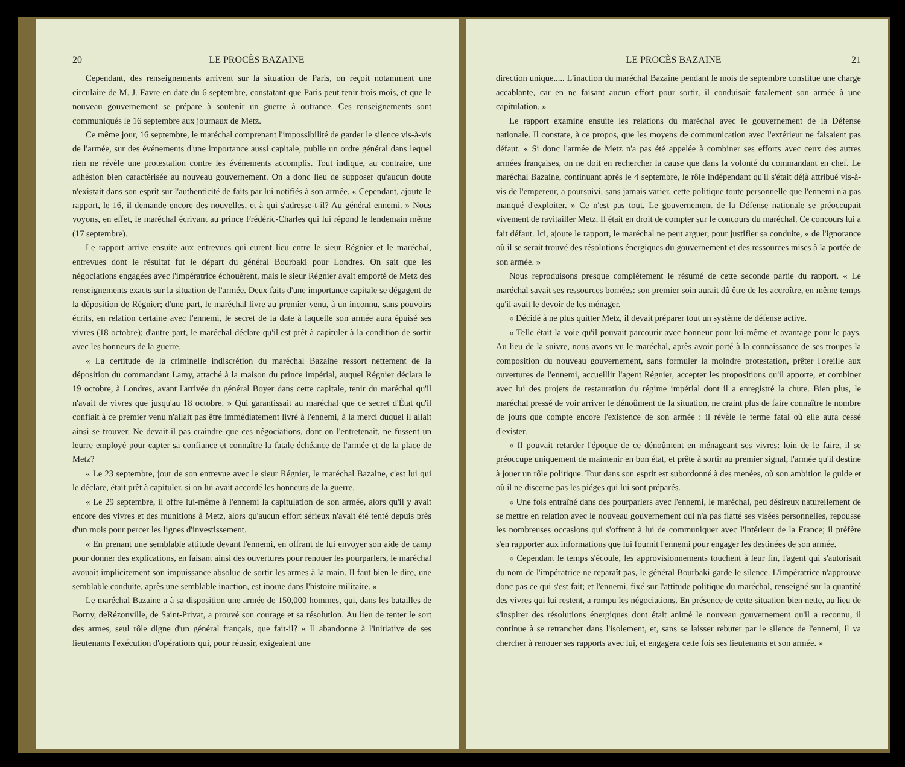20 LE PROCÈS BAZAINE
Cependant, des renseignements arrivent sur la situation de Paris, on reçoit notamment une circulaire de M. J. Favre en date du 6 septembre, constatant que Paris peut tenir trois mois, et que le nouveau gouvernement se prépare à soutenir un guerre à outrance. Ces renseignements sont communiqués le 16 septembre aux journaux de Metz.
Ce même jour, 16 septembre, le maréchal comprenant l'impossibilité de garder le silence vis-à-vis de l'armée, sur des événements d'une importance aussi capitale, publie un ordre général dans lequel rien ne révèle une protestation contre les événements accomplis. Tout indique, au contraire, une adhésion bien caractérisée au nouveau gouvernement. On a donc lieu de supposer qu'aucun doute n'existait dans son esprit sur l'authenticité de faits par lui notifiés à son armée. « Cependant, ajoute le rapport, le 16, il demande encore des nouvelles, et à qui s'adresse-t-il? Au général ennemi. » Nous voyons, en effet, le maréchal écrivant au prince Frédéric-Charles qui lui répond le lendemain même (17 septembre).
Le rapport arrive ensuite aux entrevues qui eurent lieu entre le sieur Régnier et le maréchal, entrevues dont le résultat fut le départ du général Bourbaki pour Londres. On sait que les négociations engagées avec l'impératrice échouèrent, mais le sieur Régnier avait emporté de Metz des renseignements exacts sur la situation de l'armée. Deux faits d'une importance capitale se dégagent de la déposition de Régnier; d'une part, le maréchal livre au premier venu, à un inconnu, sans pouvoirs écrits, en relation certaine avec l'ennemi, le secret de la date à laquelle son armée aura épuisé ses vivres (18 octobre); d'autre part, le maréchal déclare qu'il est prêt à capituler à la condition de sortir avec les honneurs de la guerre.
« La certitude de la criminelle indiscrétion du maréchal Bazaine ressort nettement de la déposition du commandant Lamy, attaché à la maison du prince impérial, auquel Régnier déclara le 19 octobre, à Londres, avant l'arrivée du général Boyer dans cette capitale, tenir du maréchal qu'il n'avait de vivres que jusqu'au 18 octobre. » Qui garantissait au maréchal que ce secret d'État qu'il confiait à ce premier venu n'allait pas être immédiatement livré à l'ennemi, à la merci duquel il allait ainsi se trouver. Ne devait-il pas craindre que ces négociations, dont on l'entretenait, ne fussent un leurre employé pour capter sa confiance et connaître la fatale échéance de l'armée et de la place de Metz?
« Le 23 septembre, jour de son entrevue avec le sieur Régnier, le maréchal Bazaine, c'est lui qui le déclare, était prêt à capituler, si on lui avait accordé les honneurs de la guerre.
« Le 29 septembre, il offre lui-même à l'ennemi la capitulation de son armée, alors qu'il y avait encore des vivres et des munitions à Metz, alors qu'aucun effort sérieux n'avait été tenté depuis près d'un mois pour percer les lignes d'investissement.
« En prenant une semblable attitude devant l'ennemi, en offrant de lui envoyer son aide de camp pour donner des explications, en faisant ainsi des ouvertures pour renouer les pourparlers, le maréchal avouait implicitement son impuissance absolue de sortir les armes à la main. Il faut bien le dire, une semblable conduite, après une semblable inaction, est inouïe dans l'histoire militaire. »
Le maréchal Bazaine a à sa disposition une armée de 150,000 hommes, qui, dans les batailles de Borny, deRézonville, de Saint-Privat, a prouvé son courage et sa résolution. Au lieu de tenter le sort des armes, seul rôle digne d'un général français, que fait-il? « Il abandonne à l'initiative de ses lieutenants l'exécution d'opérations qui, pour réussir, exigeaient une
LE PROCÈS BAZAINE 21
direction unique..... L'inaction du maréchal Bazaine pendant le mois de septembre constitue une charge accablante, car en ne faisant aucun effort pour sortir, il conduisait fatalement son armée à une capitulation. »
Le rapport examine ensuite les relations du maréchal avec le gouvernement de la Défense nationale. Il constate, à ce propos, que les moyens de communication avec l'extérieur ne faisaient pas défaut. « Si donc l'armée de Metz n'a pas été appelée à combiner ses efforts avec ceux des autres armées françaises, on ne doit en rechercher la cause que dans la volonté du commandant en chef. Le maréchal Bazaine, continuant après le 4 septembre, le rôle indépendant qu'il s'était déjà attribué vis-à-vis de l'empereur, a poursuivi, sans jamais varier, cette politique toute personnelle que l'ennemi n'a pas manqué d'exploiter. » Ce n'est pas tout. Le gouvernement de la Défense nationale se préoccupait vivement de ravitailler Metz. Il était en droit de compter sur le concours du maréchal. Ce concours lui a fait défaut. Ici, ajoute le rapport, le maréchal ne peut arguer, pour justifier sa conduite, « de l'ignorance où il se serait trouvé des résolutions énergiques du gouvernement et des ressources mises à la portée de son armée. »
Nous reproduisons presque complétement le résumé de cette seconde partie du rapport. « Le maréchal savait ses ressources bornées: son premier soin aurait dû être de les accroître, en même temps qu'il avait le devoir de les ménager.
« Décidé à ne plus quitter Metz, il devait préparer tout un système de défense active.
« Telle était la voie qu'il pouvait parcourir avec honneur pour lui-même et avantage pour le pays. Au lieu de la suivre, nous avons vu le maréchal, après avoir porté à la connaissance de ses troupes la composition du nouveau gouvernement, sans formuler la moindre protestation, prêter l'oreille aux ouvertures de l'ennemi, accueillir l'agent Régnier, accepter les propositions qu'il apporte, et combiner avec lui des projets de restauration du régime impérial dont il a enregistré la chute. Bien plus, le maréchal pressé de voir arriver le dénoûment de la situation, ne craint plus de faire connaître le nombre de jours que compte encore l'existence de son armée : il révèle le terme fatal où elle aura cessé d'exister.
« Il pouvait retarder l'époque de ce dénoûment en ménageant ses vivres: loin de le faire, il se préoccupe uniquement de maintenir en bon état, et prête à sortir au premier signal, l'armée qu'il destine à jouer un rôle politique. Tout dans son esprit est subordonné à des menées, où son ambition le guide et où il ne discerne pas les piéges qui lui sont préparés.
« Une fois entraîné dans des pourparlers avec l'ennemi, le maréchal, peu désireux naturellement de se mettre en relation avec le nouveau gouvernement qui n'a pas flatté ses visées personnelles, repousse les nombreuses occasions qui s'offrent à lui de communiquer avec l'intérieur de la France; il préfère s'en rapporter aux informations que lui fournit l'ennemi pour engager les destinées de son armée.
« Cependant le temps s'écoule, les approvisionnements touchent à leur fin, l'agent qui s'autorisait du nom de l'impératrice ne reparaît pas, le général Bourbaki garde le silence. L'impératrice n'approuve donc pas ce qui s'est fait; et l'ennemi, fixé sur l'attitude politique du maréchal, renseigné sur la quantité des vivres qui lui restent, a rompu les négociations. En présence de cette situation bien nette, au lieu de s'inspirer des résolutions énergiques dont était animé le nouveau gouvernement qu'il a reconnu, il continue à se retrancher dans l'isolement, et, sans se laisser rebuter par le silence de l'ennemi, il va chercher à renouer ses rapports avec lui, et engagera cette fois ses lieutenants et son armée. »